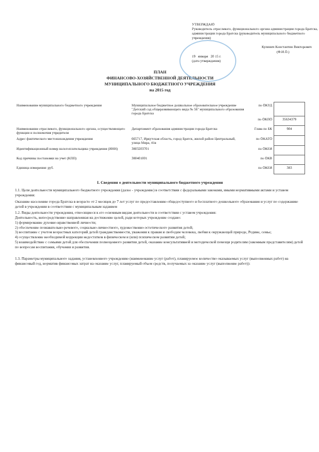УТВЕРЖДАЮ
Руководитель отраслевого, функционального органа администрации города Братска, администрации города Братска (руководитель муниципального бюджетного учреждения)
Кулинич Константин Викторович
(Ф.И.О.)
19 января 20 15 г.
(дата утверждения)
ПЛАН
ФИНАНСОВО-ХОЗЯЙСТВЕННОЙ ДЕЯТЕЛЬНОСТИ
МУНИЦИПАЛЬНОГО БЮДЖЕТНОГО УЧРЕЖДЕНИЯ
на 2015 год
| Наименование муниципального бюджетного учреждения | Муниципальное бюджетное дошкольное образовательное учреждение "Детский сад общеразвивающего вида № 56" муниципального образования города Братска | по ОКУД | |
| | | по ОКПО | 35634379 |
| Наименование отраслевого, функционального органа, осуществляющего функции и полномочия учредителя | Департамент образования администрации города Братска | Глава по БК | 904 |
| Адрес фактического местонахождения учреждения | 665717, Иркутская область, город Братск, жилой район Центральный, улица Мира, 41в | по ОКАТО | |
| Идентификационный номер налогоплательщика учреждения (ИНН) | 3803203701 | по ОКЕИ | |
| Код причины постановки на учет (КПП) | 380401001 | по ОКВ | |
| Единица измерения: руб. | | по ОКЕИ | 383 |
I. Сведения о деятельности муниципального бюджетного учреждения
1.1. Цели деятельности муниципального бюджетного учреждения (далее - учреждение) в соответствии с федеральными законами, иными нормативными актами и уставом учреждения:
Оказание населению города Братска в возрасте от 2 месяцев до 7 лет услуг по предоставлению общедоступного и бесплатного дошкольного образования и услуг по содержанию детей в учреждении в соответствии с муниципальным заданием
1.2. Виды деятельности учреждения, относящиеся к его основным видам деятельности в соответствии с уставом учреждения:
Деятельность, непосредственно направленная на достижение целей, ради которых учреждение создано:
1) формирование духовно-нравственной личности;
2) обеспечение познавательно-речевого, социально-личностного, художественно-эстетического развития детей;
3) воспитание с учетом возрастных категорий детей гражданственности, уважения к правам и свободам человека, любви к окружающей природе, Родине, семье;
4) осуществление необходимой коррекции недостатков в физическом и (или) психическом развитии детей;
5) взаимодействие с семьями детей для обеспечения полноценного развития детей, оказание консультативной и методической помощи родителям (законным представителям) детей по вопросам воспитания, обучения и развития.
1.3. Параметры муниципального задания, установленного учреждению (наименование услуг (работ), планируемое количество оказываемых услуг (выполненных работ) на финансовый год, норматив финансовых затрат на оказание услуг, планируемый объем средств, получаемых за оказание услуг (выполнение работ)):